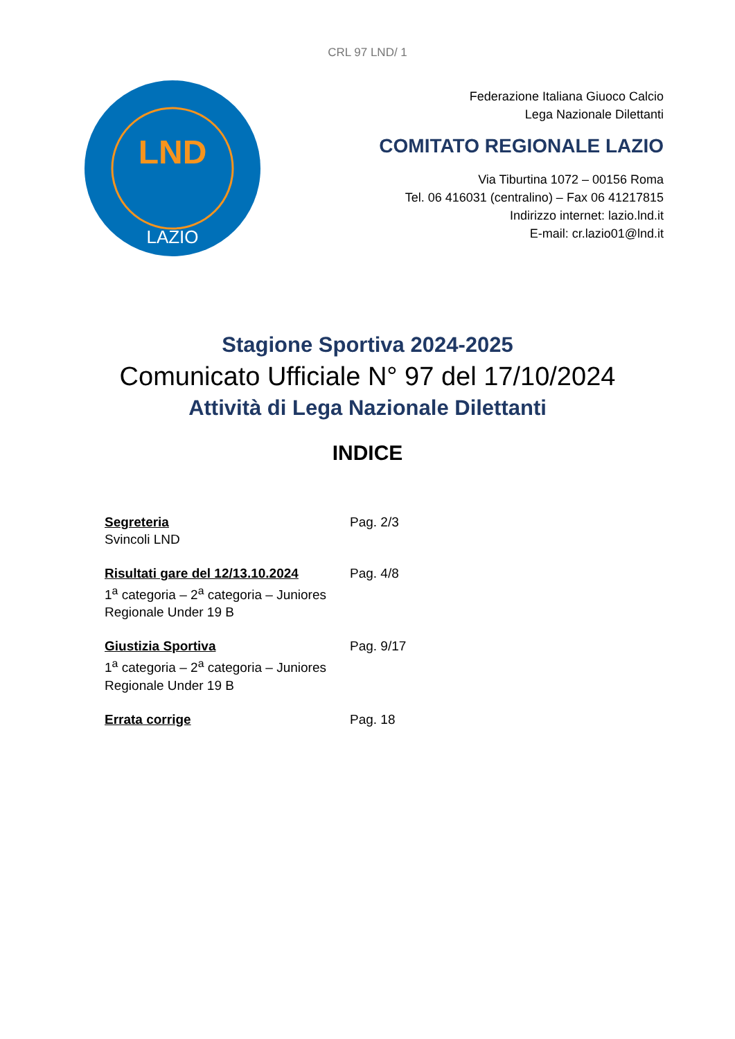CRL 97 LND/ 1
LND
LAZIO
Federazione Italiana Giuoco Calcio
Lega Nazionale Dilettanti
COMITATO REGIONALE LAZIO
Via Tiburtina 1072 – 00156 Roma
Tel. 06 416031 (centralino) – Fax 06 41217815
Indirizzo internet: lazio.lnd.it
E-mail: cr.lazio01@lnd.it
Stagione Sportiva 2024-2025
Comunicato Ufficiale N° 97 del 17/10/2024
Attività di Lega Nazionale Dilettanti
INDICE
Segreteria
Svincoli LND
Pag. 2/3
Risultati gare del 12/13.10.2024
1<sup>a</sup> categoria – 2<sup>a</sup> categoria – Juniores Regionale Under 19 B
Pag. 4/8
Giustizia Sportiva
1<sup>a</sup> categoria – 2<sup>a</sup> categoria – Juniores Regionale Under 19 B
Pag. 9/17
Errata corrige Pag. 18